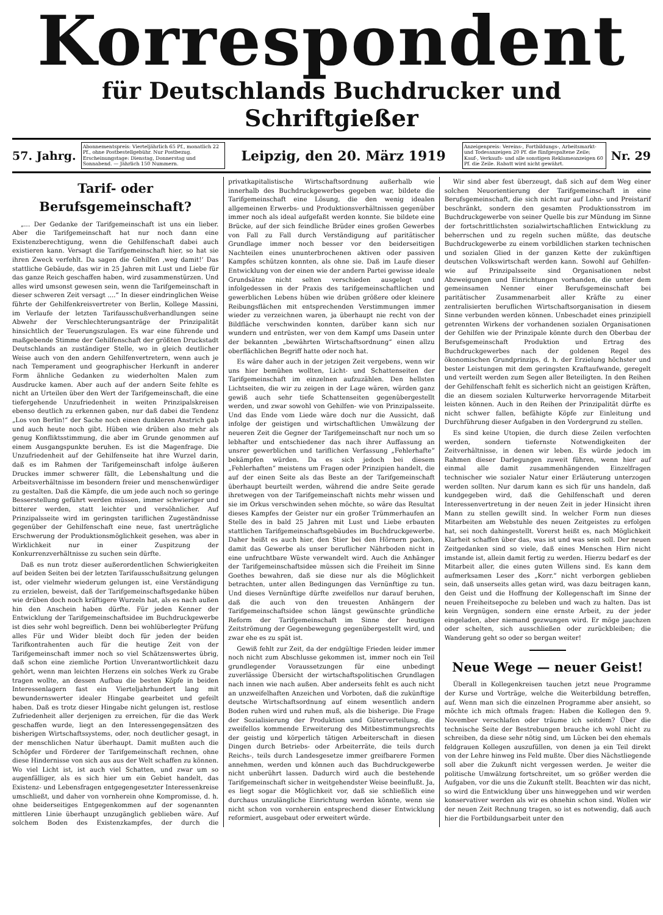Korrespondent
für Deutschlands Buchdrucker und Schriftgießer
57. Jahrg. Abonnementspreis: Vierteljährlich 65 Pf., monatlich 22 Pf., ohne Postbestellgebühr. Nur Postbezug. Erscheinungstage: Dienstag, Donnerstag und Sonnabend. — Jährlich 150 Nummern. Leipzig, den 20. März 1919 Anzeigenpreis: Vereins-, Fortbildungs-, Arbeitsmarkt- und Todesanzeigen 20 Pf. die fünfgespaltene Zeile; Kauf-, Verkaufs- und alle sonstigen Reklameanzeigen 60 Pf. die Zeile. Rabatt wird nicht gewährt. Nr. 29
Tarif- oder Berufsgemeinschaft?
„... Der Gedanke der Tarifgemeinschaft ist uns ein lieber. Aber die Tarifgemeinschaft hat nur noch dann eine Existenzberechtigung, wenn die Gehilfenschaft dabei auch existieren kann. Versagt die Tarifgemeinschaft hier, so hat sie ihren Zweck verfehlt. Da sagen die Gehilfen ‚weg damit!‘ Das stattliche Gebäude, das wir in 25 Jahren mit Lust und Liebe für das ganze Reich geschaffen haben, wird zusammenstürzen. Und alles wird umsonst gewesen sein, wenn die Tarifgemeinschaft in dieser schweren Zeit versagt ....“ In dieser eindringlichen Weise führte der Gehilfenkreisvertreter von Berlin, Kollege Massini, im Verlaufe der letzten Tarifausschußverhandlungen seine Abwehr der Verschlechterungsanträge der Prinzipalität hinsichtlich der Teuerungszulagen. Es war eine führende und maßgebende Stimme der Gehilfenschaft der größten Druckstadt Deutschlands an zuständiger Stelle, wo in gleich deutlicher Weise auch von den andern Gehilfenvertretern, wenn auch je nach Temperament und geographischer Herkunft in anderer Form ähnliche Gedanken zu wiederholten Malen zum Ausdrucke kamen. Aber auch auf der andern Seite fehlte es nicht an Urteilen über den Wert der Tarifgemeinschaft, die eine tiefergehende Unzufriedenheit in weiten Prinzipalskreisen ebenso deutlich zu erkennen gaben, nur daß dabei die Tendenz „Los von Berlin!“ der Sache noch einen dunkleren Anstrich gab und auch heute noch gibt. Hüben wie drüben also mehr als genug Konfliktsstimmung, die aber im Grunde genommen auf einem Ausgangspunkte beruhen. Es ist die Magenfrage. Die Unzufriedenheit auf der Gehilfenseite hat ihre Wurzel darin, daß es im Rahmen der Tarifgemeinschaft infolge äußeren Druckes immer schwerer fällt, die Lebenshaltung und die Arbeitsverhältnisse im besondern freier und menschenwürdiger zu gestalten. Daß die Kämpfe, die um jede auch noch so geringe Besserstellung geführt werden müssen, immer schwieriger und bitterer werden, statt leichter und versöhnlicher. Auf Prinzipalsseite wird im geringsten tariflichen Zugeständnisse gegenüber der Gehilfenschaft eine neue, fast unerträgliche Erschwerung der Produktionsmöglichkeit gesehen, was aber in Wirklichkeit nur in einer Zuspitzung der Konkurrenzverhältnisse zu suchen sein dürfte.
Daß es nun trotz dieser außerordentlichen Schwierigkeiten auf beiden Seiten bei der letzten Tarifausschußsitzung gelungen ist, oder vielmehr wiederum gelungen ist, eine Verständigung zu erzielen, beweist, daß der Tarifgemeinschaftsgedanke hüben wie drüben doch noch kräftigere Wurzeln hat, als es nach außen hin den Anschein haben dürfte. Für jeden Kenner der Entwicklung der Tarifgemeinschaftsidee im Buchdruckgewerbe ist dies sehr wohl begreiflich. Denn bei wohlüberlegter Prüfung alles Für und Wider bleibt doch für jeden der beiden Tarifkontrahenten auch für die heutige Zeit von der Tarifgemeinschaft immer noch so viel Schätzenswertes übrig, daß schon eine ziemliche Portion Unverantwortlichkeit dazu gehört, wenn man leichten Herzens ein solches Werk zu Grabe tragen wollte, an dessen Aufbau die besten Köpfe in beiden Interessenlagern fast ein Vierteljahrhundert lang mit bewundernswerter idealer Hingabe gearbeitet und gefeilt haben. Daß es trotz dieser Hingabe nicht gelungen ist, restlose Zufriedenheit aller derjenigen zu erreichen, für die das Werk geschaffen wurde, liegt an den Interessengegensätzen des bisherigen Wirtschaftssystems, oder, noch deutlicher gesagt, in der menschlichen Natur überhaupt. Damit mußten auch die Schöpfer und Förderer der Tarifgemeinschaft rechnen, ohne diese Hindernisse von sich aus aus der Welt schaffen zu können. Wo viel Licht ist, ist auch viel Schatten, und zwar um so augenfälliger, als es sich hier um ein Gebiet handelt, das Existenz- und Lebensfragen entgegengesetzter Interessenkreise umschließt, und daher von vornherein ohne Kompromisse, d. h. ohne beiderseitiges Entgegenkommen auf der sogenannten mittleren Linie überhaupt unzugänglich geblieben wäre. Auf solchem Boden des Existenzkampfes, der durch die privatkapitalistische Wirtschaftsordnung außerhalb wie innerhalb des Buchdruckgewerbes gegeben war, bildete die Tarifgemeinschaft eine Lösung, die den wenig idealen allgemeinen Erwerbs- und Produktionsverhältnissen gegenüber immer noch als ideal aufgefaßt werden konnte. Sie bildete eine Brücke, auf der sich feindliche Brüder eines großen Gewerbes von Fall zu Fall durch Verständigung auf paritätischer Grundlage immer noch besser vor den beiderseitigen Nachteilen eines ununterbrochenen aktiven oder passiven Kampfes schützen konnten, als ohne sie. Daß im Laufe dieser Entwicklung von der einen wie der andern Partei gewisse ideale Grundsätze nicht selten verschieden ausgelegt und infolgedessen in der Praxis des tarifgemeinschaftlichen und gewerblichen Lebens hüben wie drüben größere oder kleinere Reibungsflächen mit entsprechenden Verstimmungen immer wieder zu verzeichnen waren, ja überhaupt nie recht von der Bildfläche verschwinden konnten, darüber kann sich nur wundern und entrüsten, wer von dem Kampf ums Dasein unter der bekannten „bewährten Wirtschaftsordnung“ einen allzu oberflächlichen Begriff hatte oder noch hat.
Es wäre daher auch in der jetzigen Zeit vergebens, wenn wir uns hier bemühen wollten, Licht- und Schattenseiten der Tarifgemeinschaft im einzelnen aufzuzählen. Den hellsten Lichtseiten, die wir zu zeigen in der Lage wären, würden ganz gewiß auch sehr tiefe Schattenseiten gegenübergestellt werden, und zwar sowohl von Gehilfen- wie von Prinzipalsseite. Und das Ende vom Liede wäre doch nur die Aussicht, daß infolge der geistigen und wirtschaftlichen Umwälzung der neueren Zeit die Gegner der Tarifgemeinschaft nur noch um so lebhafter und entschiedener das nach ihrer Auffassung an unsrer gewerblichen und tariflichen Verfassung „Fehlerhafte“ bekämpfen würden. Da es sich jedoch bei diesem „Fehlerhaften“ meistens um Fragen oder Prinzipien handelt, die auf der einen Seite als das Beste an der Tarifgemeinschaft überhaupt beurteilt werden, während die andre Seite gerade ihretwegen von der Tarifgemeinschaft nichts mehr wissen und sie im Orkus verschwinden sehen möchte, so wäre das Resultat dieses Kampfes der Geister nur ein großer Trümmerhaufen an Stelle des in bald 25 Jahren mit Lust und Liebe erbauten stattlichen Tarifgemeinschaftsgebäudes im Buchdruckgewerbe. Daher heißt es auch hier, den Stier bei den Hörnern packen, damit das Gewerbe als unser beruflicher Nährboden nicht in eine unfruchtbare Wüste verwandelt wird. Auch die Anhänger der Tarifgemeinschaftsidee müssen sich die Freiheit im Sinne Goethes bewahren, daß sie diese nur als die Möglichkeit betrachten, unter allen Bedingungen das Vernünftige zu tun. Und dieses Vernünftige dürfte zweifellos nur darauf beruhen, daß die auch von den treuesten Anhängern der Tarifgemeinschaftsidee schon längst gewünschte gründliche Reform der Tarifgemeinschaft im Sinne der heutigen Zeitströmung der Gegenbewegung gegenübergestellt wird, und zwar ehe es zu spät ist.
Gewiß fehlt zur Zeit, da der endgültige Frieden leider immer noch nicht zum Abschlusse gekommen ist, immer noch ein Teil grundlegender Voraussetzungen für eine unbedingt zuverlässige Übersicht der wirtschaftspolitischen Grundlagen nach innen wie nach außen. Aber anderseits fehlt es auch nicht an unzweifelhaften Anzeichen und Vorboten, daß die zukünftige deutsche Wirtschaftsordnung auf einem wesentlich andern Boden ruhen wird und ruhen muß, als die bisherige. Die Frage der Sozialisierung der Produktion und Güterverteilung, die zweifellos kommende Erweiterung des Mitbestimmungsrechts der geistig und körperlich tätigen Arbeiterschaft in diesen Dingen durch Betriebs- oder Arbeiterräte, die teils durch Reichs-, teils durch Landesgesetze immer greifbarere Formen annehmen, werden und können auch das Buchdruckgewerbe nicht unberührt lassen. Dadurch wird auch die bestehende Tarifgemeinschaft sicher in weitgehendster Weise beeinflußt. Ja, es liegt sogar die Möglichkeit vor, daß sie schließlich eine durchaus unzulängliche Einrichtung werden könnte, wenn sie nicht schon von vornherein entsprechend dieser Entwicklung reformiert, ausgebaut oder erweitert würde.
Wir sind aber fest überzeugt, daß sich auf dem Weg einer solchen Neuorientierung der Tarifgemeinschaft in eine Berufsgemeinschaft, die sich nicht nur auf Lohn- und Preistarif beschränkt, sondern den gesamten Produktionsstrom im Buchdruckgewerbe von seiner Quelle bis zur Mündung im Sinne der fortschrittlichsten sozialwirtschaftlichen Entwicklung zu beherrschen und zu regeln suchen müßte, das deutsche Buchdruckgewerbe zu einem vorbildlichen starken technischen und sozialen Glied in der ganzen Kette der zukünftigen deutschen Volkswirtschaft werden kann. Sowohl auf Gehilfen- wie auf Prinzipalsseite sind Organisationen nebst Abzweigungen und Einrichtungen vorhanden, die unter dem gemeinsamen Nenner einer Berufsgemeinschaft bei paritätischer Zusammenarbeit aller Kräfte zu einer zentralisierten beruflichen Wirtschaftsorganisation in diesem Sinne verbunden werden können. Unbeschadet eines prinzipiell getrennten Wirkens der vorhandenen sozialen Organisationen der Gehilfen wie der Prinzipale könnte durch den Oberbau der Berufsgemeinschaft Produktion und Ertrag des Buchdruckgewerbes nach der goldenen Regel des ökonomischen Grundprinzips, d. h. der Erzielung höchster und bester Leistungen mit dem geringsten Kraftaufwande, geregelt und verteilt werden zum Segen aller Beteiligten. In den Reihen der Gehilfenschaft fehlt es sicherlich nicht an geistigen Kräften, die an diesem sozialen Kulturwerke hervorragende Mitarbeit leisten können. Auch in den Reihen der Prinzipalität dürfte es nicht schwer fallen, befähigte Köpfe zur Einleitung und Durchführung dieser Aufgaben in den Vordergrund zu stellen.
Es sind keine Utopien, die durch diese Zeilen verfochten werden, sondern tiefernste Notwendigkeiten der Zeitverhältnisse, in denen wir leben. Es würde jedoch im Rahmen dieser Darlegungen zuweit führen, wenn hier auf einmal alle damit zusammenhängenden Einzelfragen technischer wie sozialer Natur einer Erläuterung unterzogen werden sollten. Nur darum kann es sich für uns handeln, daß kundgegeben wird, daß die Gehilfenschaft und deren Interessenvertretung in der neuen Zeit in jeder Hinsicht ihren Mann zu stellen gewillt sind. In welcher Form nun dieses Mitarbeiten am Webstuhle des neuen Zeitgeistes zu erfolgen hat, sei noch dahingestellt. Vorerst heißt es, nach Möglichkeit Klarheit schaffen über das, was ist und was sein soll. Der neuen Zeitgedanken sind so viele, daß eines Menschen Hirn nicht imstande ist, allein damit fertig zu werden. Hierzu bedarf es der Mitarbeit aller, die eines guten Willens sind. Es kann dem aufmerksamen Leser des „Korr.“ nicht verborgen geblieben sein, daß unserseits alles getan wird, was dazu beitragen kann, den Geist und die Hoffnung der Kollegenschaft im Sinne der neuen Freiheitsepoche zu beleben und wach zu halten. Das ist kein Vergnügen, sondern eine ernste Arbeit, zu der jeder eingeladen, aber niemand gezwungen wird. Er möge jauchzen oder schelten, sich ausschließen oder zurückbleiben; die Wanderung geht so oder so bergan weiter!
Neue Wege — neuer Geist!
Überall in Kollegenkreisen tauchen jetzt neue Programme der Kurse und Vorträge, welche die Weiterbildung betreffen, auf. Wenn man sich die einzelnen Programme aber ansieht, so möchte ich mich oftmals fragen: Haben die Kollegen den 9. November verschlafen oder träume ich seitdem? Über die technische Seite der Bestrebungen brauche ich wohl nicht zu schreiben, da diese sehr nötig sind, um Lücken bei den ehemals feldgrauen Kollegen auszufüllen, von denen ja ein Teil direkt von der Lehre hinweg ins Feld mußte. Über dies Nächstliegende soll aber die Zukunft nicht vergessen werden. Je weiter die politische Umwälzung fortschreitet, um so größer werden die Aufgaben, vor die uns die Zukunft stellt. Beachten wir das nicht, so wird die Entwicklung über uns hinweggehen und wir werden konservativer werden als wir es ohnehin schon sind. Wollen wir der neuen Zeit Rechnung tragen, so ist es notwendig, daß auch hier die Fortbildungsarbeit unter den